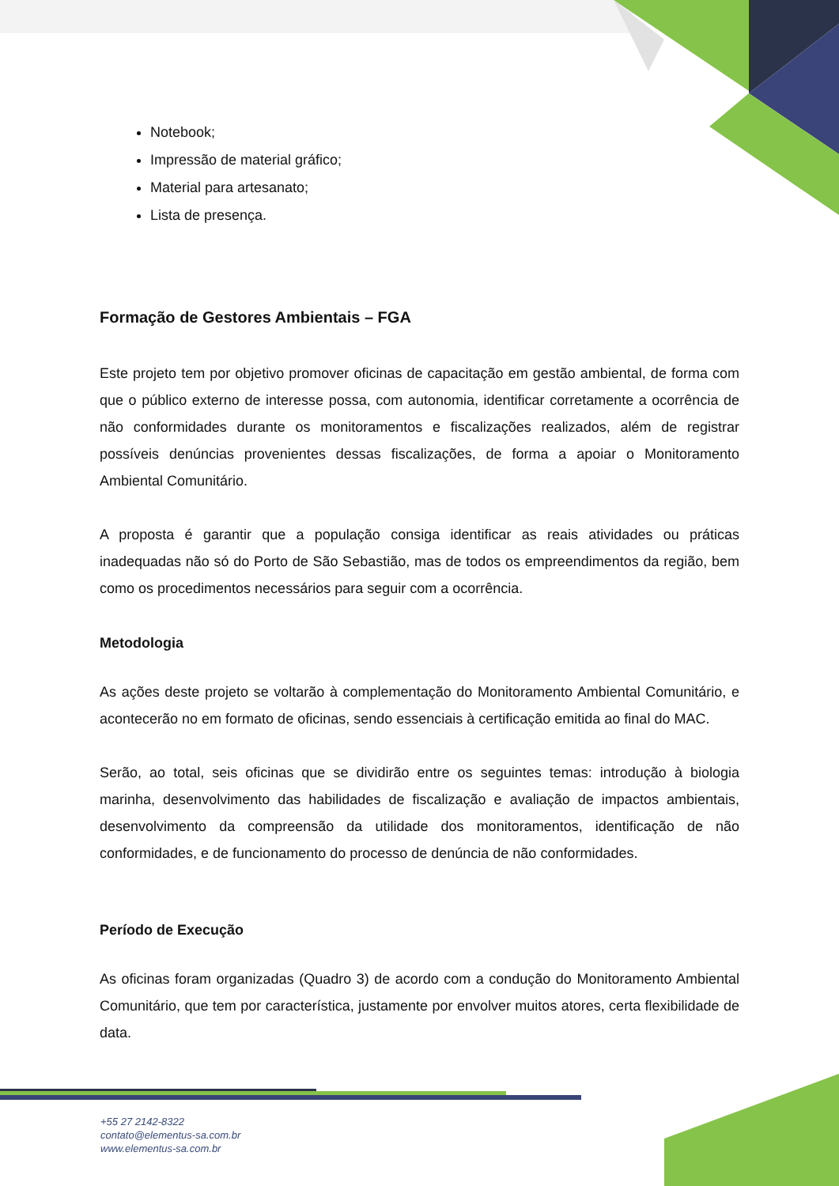Notebook;
Impressão de material gráfico;
Material para artesanato;
Lista de presença.
Formação de Gestores Ambientais – FGA
Este projeto tem por objetivo promover oficinas de capacitação em gestão ambiental, de forma com que o público externo de interesse possa, com autonomia, identificar corretamente a ocorrência de não conformidades durante os monitoramentos e fiscalizações realizados, além de registrar possíveis denúncias provenientes dessas fiscalizações, de forma a apoiar o Monitoramento Ambiental Comunitário.
A proposta é garantir que a população consiga identificar as reais atividades ou práticas inadequadas não só do Porto de São Sebastião, mas de todos os empreendimentos da região, bem como os procedimentos necessários para seguir com a ocorrência.
Metodologia
As ações deste projeto se voltarão à complementação do Monitoramento Ambiental Comunitário, e acontecerão no em formato de oficinas, sendo essenciais à certificação emitida ao final do MAC.
Serão, ao total, seis oficinas que se dividirão entre os seguintes temas: introdução à biologia marinha, desenvolvimento das habilidades de fiscalização e avaliação de impactos ambientais, desenvolvimento da compreensão da utilidade dos monitoramentos, identificação de não conformidades, e de funcionamento do processo de denúncia de não conformidades.
Período de Execução
As oficinas foram organizadas (Quadro 3) de acordo com a condução do Monitoramento Ambiental Comunitário, que tem por característica, justamente por envolver muitos atores, certa flexibilidade de data.
+55 27 2142-8322
contato@elementus-sa.com.br
www.elementus-sa.com.br